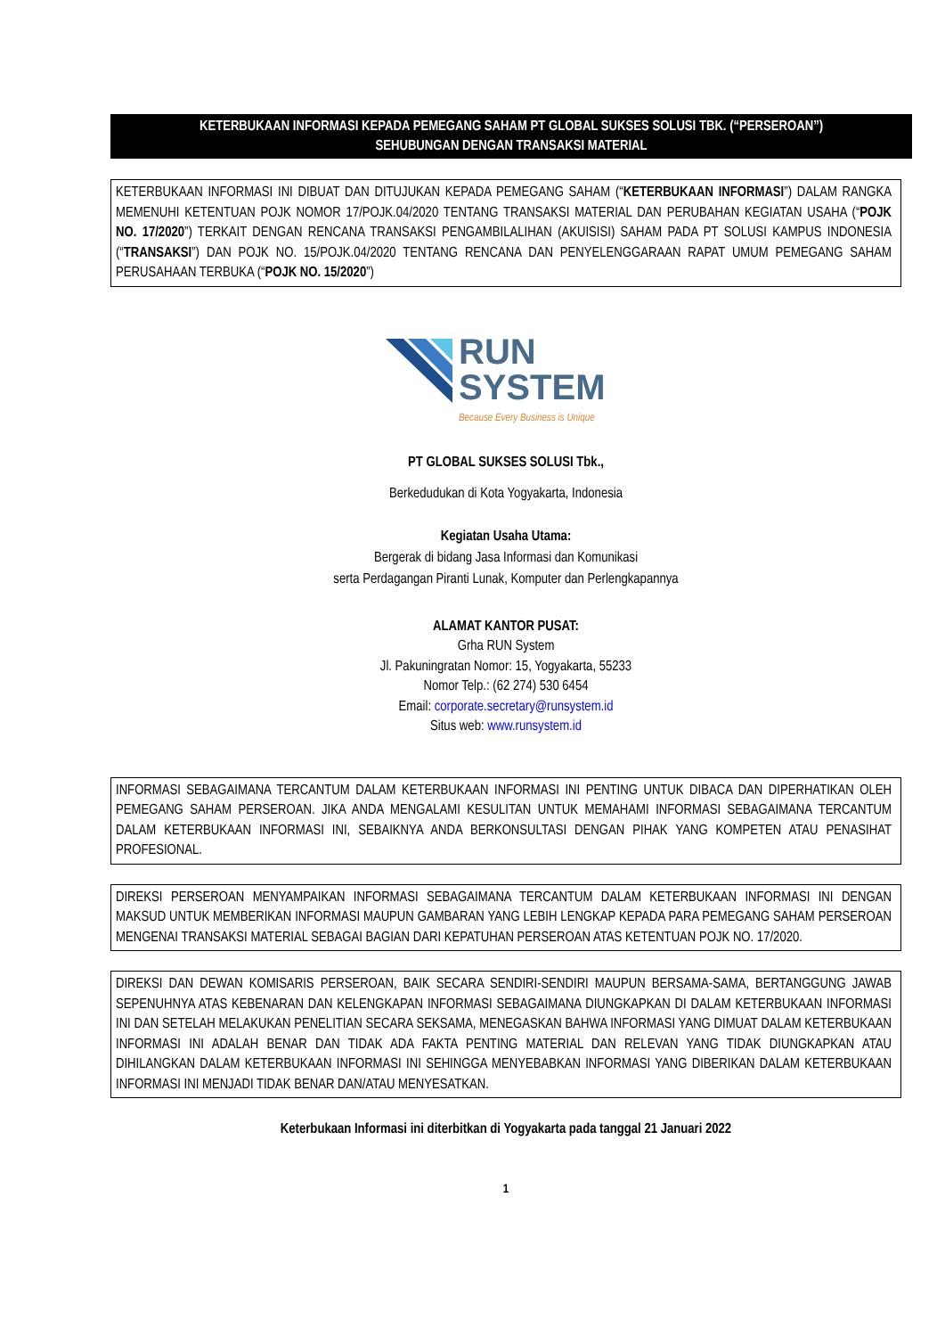KETERBUKAAN INFORMASI KEPADA PEMEGANG SAHAM PT GLOBAL SUKSES SOLUSI TBK. (“PERSEROAN”)
SEHUBUNGAN DENGAN TRANSAKSI MATERIAL
KETERBUKAAN INFORMASI INI DIBUAT DAN DITUJUKAN KEPADA PEMEGANG SAHAM (“KETERBUKAAN INFORMASI”) DALAM RANGKA MEMENUHI KETENTUAN POJK NOMOR 17/POJK.04/2020 TENTANG TRANSAKSI MATERIAL DAN PERUBAHAN KEGIATAN USAHA (“POJK NO. 17/2020”) TERKAIT DENGAN RENCANA TRANSAKSI PENGAMBILALIHAN (AKUISISI) SAHAM PADA PT SOLUSI KAMPUS INDONESIA (“TRANSAKSI”) DAN POJK NO. 15/POJK.04/2020 TENTANG RENCANA DAN PENYELENGGARAAN RAPAT UMUM PEMEGANG SAHAM PERUSAHAAN TERBUKA (“POJK NO. 15/2020”)
RUN
SYSTEM
Because Every Business is Unique
PT GLOBAL SUKSES SOLUSI Tbk.,
Berkedudukan di Kota Yogyakarta, Indonesia
Kegiatan Usaha Utama:
Bergerak di bidang Jasa Informasi dan Komunikasi
serta Perdagangan Piranti Lunak, Komputer dan Perlengkapannya
ALAMAT KANTOR PUSAT:
Grha RUN System
Jl. Pakuningratan Nomor: 15, Yogyakarta, 55233
Nomor Telp.: (62 274) 530 6454
Email: corporate.secretary@runsystem.id
Situs web: www.runsystem.id
INFORMASI SEBAGAIMANA TERCANTUM DALAM KETERBUKAAN INFORMASI INI PENTING UNTUK DIBACA DAN DIPERHATIKAN OLEH PEMEGANG SAHAM PERSEROAN. JIKA ANDA MENGALAMI KESULITAN UNTUK MEMAHAMI INFORMASI SEBAGAIMANA TERCANTUM DALAM KETERBUKAAN INFORMASI INI, SEBAIKNYA ANDA BERKONSULTASI DENGAN PIHAK YANG KOMPETEN ATAU PENASIHAT PROFESIONAL.
DIREKSI PERSEROAN MENYAMPAIKAN INFORMASI SEBAGAIMANA TERCANTUM DALAM KETERBUKAAN INFORMASI INI DENGAN MAKSUD UNTUK MEMBERIKAN INFORMASI MAUPUN GAMBARAN YANG LEBIH LENGKAP KEPADA PARA PEMEGANG SAHAM PERSEROAN MENGENAI TRANSAKSI MATERIAL SEBAGAI BAGIAN DARI KEPATUHAN PERSEROAN ATAS KETENTUAN POJK NO. 17/2020.
DIREKSI DAN DEWAN KOMISARIS PERSEROAN, BAIK SECARA SENDIRI-SENDIRI MAUPUN BERSAMA-SAMA, BERTANGGUNG JAWAB SEPENUHNYA ATAS KEBENARAN DAN KELENGKAPAN INFORMASI SEBAGAIMANA DIUNGKAPKAN DI DALAM KETERBUKAAN INFORMASI INI DAN SETELAH MELAKUKAN PENELITIAN SECARA SEKSAMA, MENEGASKAN BAHWA INFORMASI YANG DIMUAT DALAM KETERBUKAAN INFORMASI INI ADALAH BENAR DAN TIDAK ADA FAKTA PENTING MATERIAL DAN RELEVAN YANG TIDAK DIUNGKAPKAN ATAU DIHILANGKAN DALAM KETERBUKAAN INFORMASI INI SEHINGGA MENYEBABKAN INFORMASI YANG DIBERIKAN DALAM KETERBUKAAN INFORMASI INI MENJADI TIDAK BENAR DAN/ATAU MENYESATKAN.
Keterbukaan Informasi ini diterbitkan di Yogyakarta pada tanggal 21 Januari 2022
1